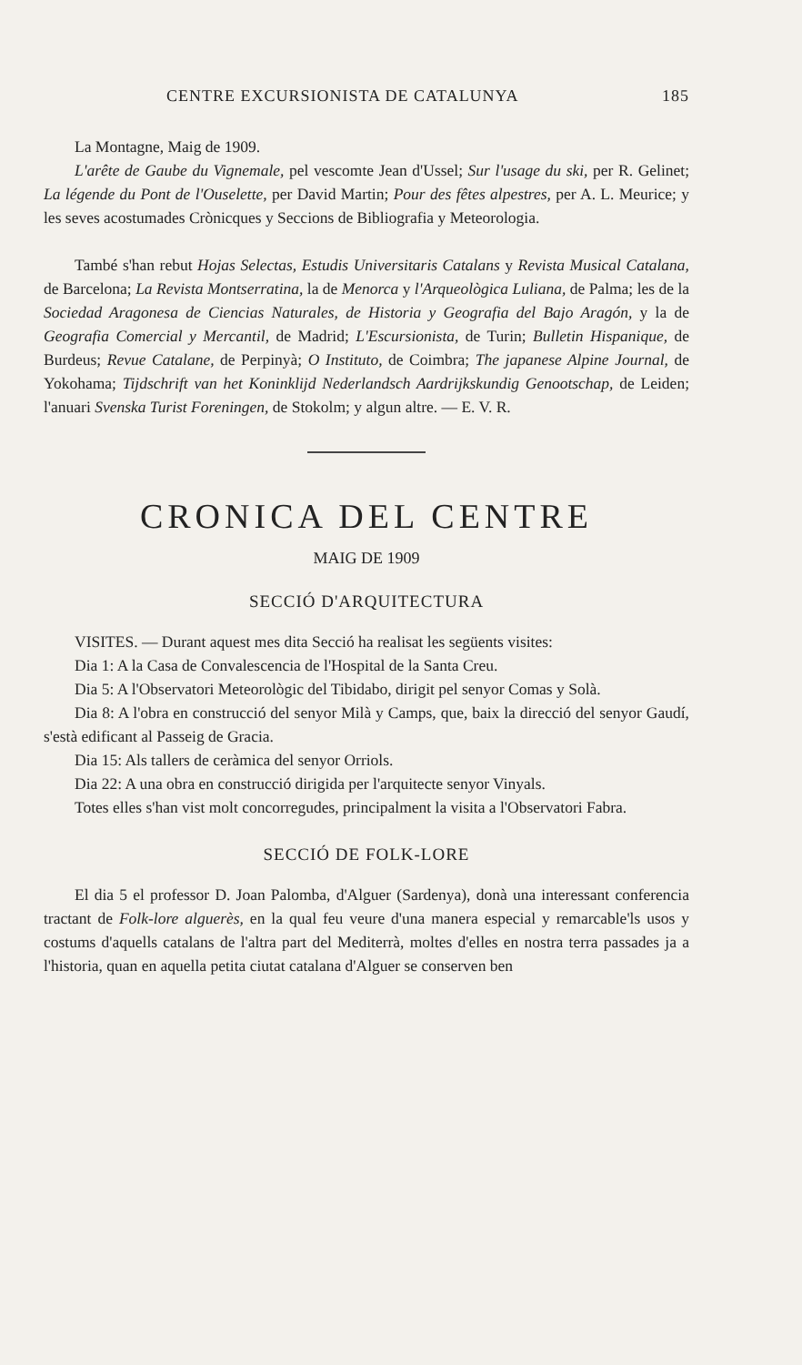CENTRE EXCURSIONISTA DE CATALUNYA 185
La Montagne, Maig de 1909.
L'arête de Gaube du Vignemale, pel vescomte Jean d'Ussel; Sur l'usage du ski, per R. Gelinet; La légende du Pont de l'Ouselette, per David Martin; Pour des fêtes alpestres, per A. L. Meurice; y les seves acostumades Crònicques y Seccions de Bibliografia y Meteorologia.
També s'han rebut Hojas Selectas, Estudis Universitaris Catalans y Revista Musical Catalana, de Barcelona; La Revista Montserratina, la de Menorca y l'Arqueològica Luliana, de Palma; les de la Sociedad Aragonesa de Ciencias Naturales, de Historia y Geografia del Bajo Aragón, y la de Geografia Comercial y Mercantil, de Madrid; L'Escursionista, de Turin; Bulletin Hispanique, de Burdeus; Revue Catalane, de Perpinyà; O Instituto, de Coimbra; The japanese Alpine Journal, de Yokohama; Tijdschrift van het Koninklijd Nederlandsch Aardrijkskundig Genootschap, de Leiden; l'anuari Svenska Turist Foreningen, de Stokolm; y algun altre. — E. V. R.
CRONICA DEL CENTRE
MAIG DE 1909
SECCIÓ D'ARQUITECTURA
VISITES. — Durant aquest mes dita Secció ha realisat les següents visites:
Dia 1: A la Casa de Convalescencia de l'Hospital de la Santa Creu.
Dia 5: A l'Observatori Meteorològic del Tibidabo, dirigit pel senyor Comas y Solà.
Dia 8: A l'obra en construcció del senyor Milà y Camps, que, baix la direcció del senyor Gaudí, s'està edificant al Passeig de Gracia.
Dia 15: Als tallers de ceràmica del senyor Orriols.
Dia 22: A una obra en construcció dirigida per l'arquitecte senyor Vinyals.
Totes elles s'han vist molt concorregudes, principalment la visita a l'Observatori Fabra.
SECCIÓ DE FOLK-LORE
El dia 5 el professor D. Joan Palomba, d'Alguer (Sardenya), donà una interessant conferencia tractant de Folk-lore alguerès, en la qual feu veure d'una manera especial y remarcable'ls usos y costums d'aquells catalans de l'altra part del Mediterrà, moltes d'elles en nostra terra passades ja a l'historia, quan en aquella petita ciutat catalana d'Alguer se conserven ben